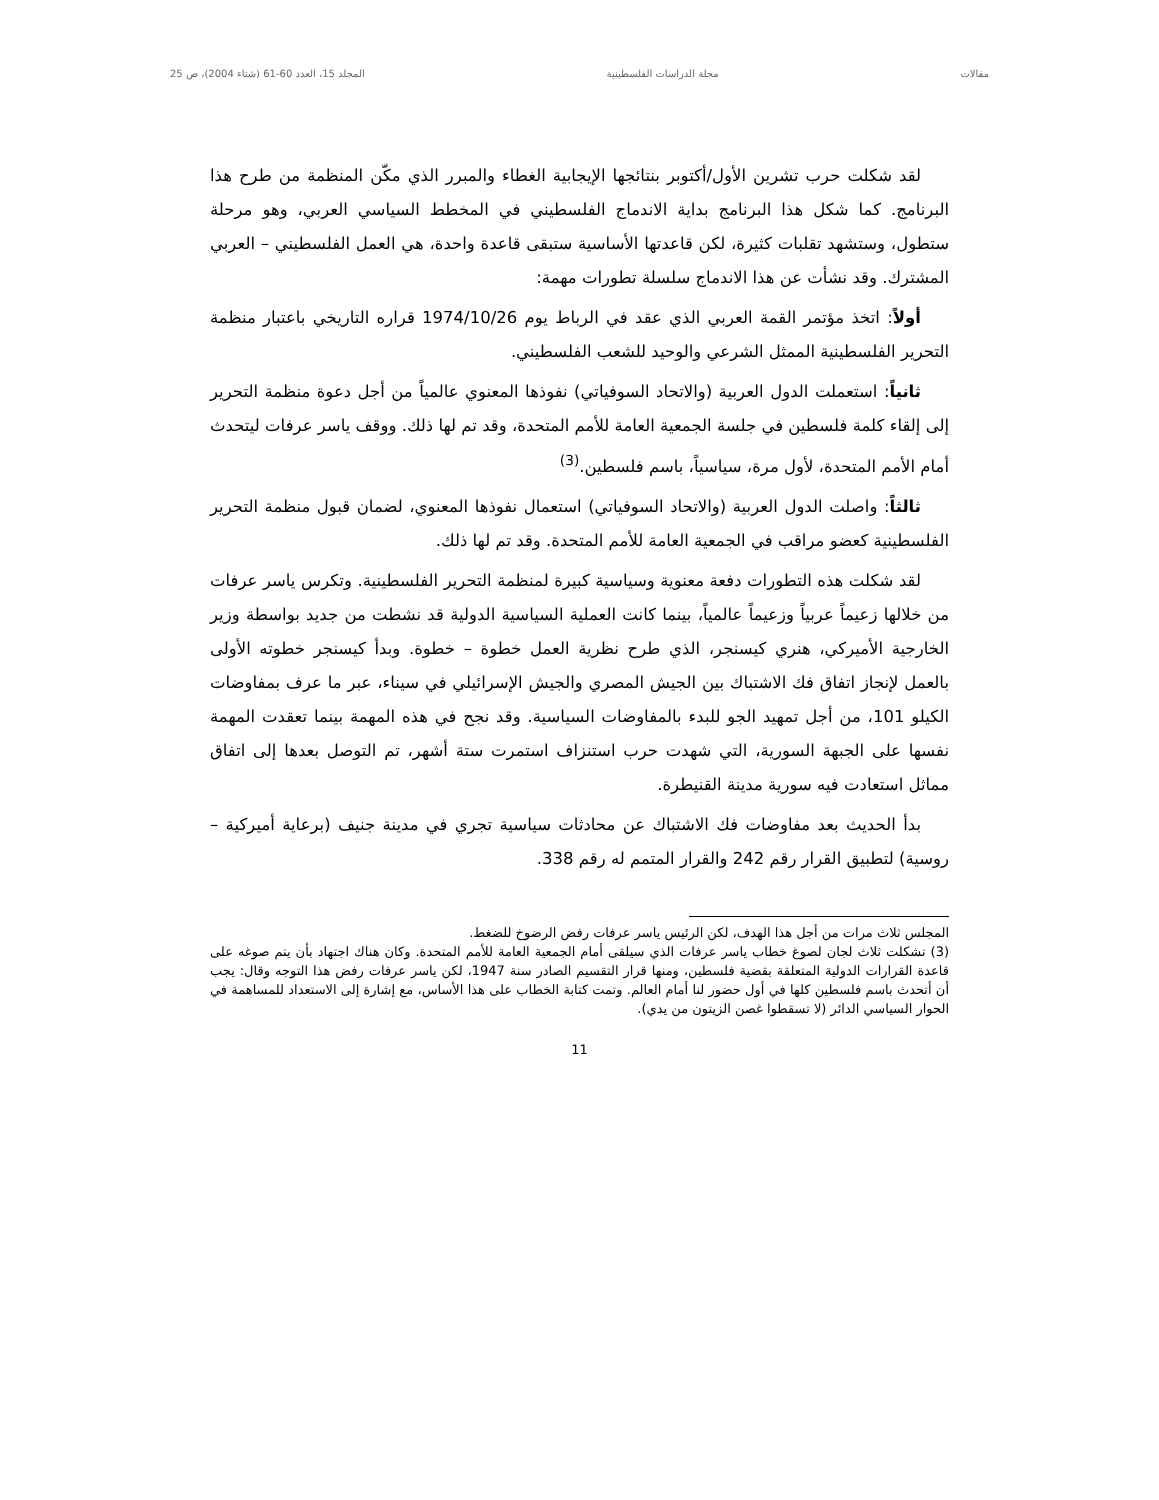مقالات مجلة الدراسات الفلسطينية المجلد 15، العدد 60-61 (شتاء 2004)، ص 25
لقد شكلت حرب تشرين الأول/أكتوبر بنتائجها الإيجابية الغطاء والمبرر الذي مكّن المنظمة من طرح هذا البرنامج. كما شكل هذا البرنامج بداية الاندماج الفلسطيني في المخطط السياسي العربي، وهو مرحلة ستطول، وستشهد تقلبات كثيرة، لكن قاعدتها الأساسية ستبقى قاعدة واحدة، هي العمل الفلسطيني – العربي المشترك. وقد نشأت عن هذا الاندماج سلسلة تطورات مهمة:
أولاً: اتخذ مؤتمر القمة العربي الذي عقد في الرباط يوم 1974/10/26 قراره التاريخي باعتبار منظمة التحرير الفلسطينية الممثل الشرعي والوحيد للشعب الفلسطيني.
ثانياً: استعملت الدول العربية (والاتحاد السوفياتي) نفوذها المعنوي عالمياً من أجل دعوة منظمة التحرير إلى إلقاء كلمة فلسطين في جلسة الجمعية العامة للأمم المتحدة، وقد تم لها ذلك. ووقف ياسر عرفات ليتحدث أمام الأمم المتحدة، لأول مرة، سياسياً، باسم فلسطين.<sup>(3)</sup>
ثالثاً: واصلت الدول العربية (والاتحاد السوفياتي) استعمال نفوذها المعنوي، لضمان قبول منظمة التحرير الفلسطينية كعضو مراقب في الجمعية العامة للأمم المتحدة. وقد تم لها ذلك.
لقد شكلت هذه التطورات دفعة معنوية وسياسية كبيرة لمنظمة التحرير الفلسطينية. وتكرس ياسر عرفات من خلالها زعيماً عربياً وزعيماً عالمياً، بينما كانت العملية السياسية الدولية قد نشطت من جديد بواسطة وزير الخارجية الأميركي، هنري كيسنجر، الذي طرح نظرية العمل خطوة – خطوة. وبدأ كيسنجر خطوته الأولى بالعمل لإنجاز اتفاق فك الاشتباك بين الجيش المصري والجيش الإسرائيلي في سيناء، عبر ما عرف بمفاوضات الكيلو 101، من أجل تمهيد الجو للبدء بالمفاوضات السياسية. وقد نجح في هذه المهمة بينما تعقدت المهمة نفسها على الجبهة السورية، التي شهدت حرب استنزاف استمرت ستة أشهر، تم التوصل بعدها إلى اتفاق مماثل استعادت فيه سورية مدينة القنيطرة.
بدأ الحديث بعد مفاوضات فك الاشتباك عن محادثات سياسية تجري في مدينة جنيف (برعاية أميركية – روسية) لتطبيق القرار رقم 242 والقرار المتمم له رقم 338.
المجلس ثلاث مرات من أجل هذا الهدف، لكن الرئيس ياسر عرفات رفض الرضوخ للضغط.
(3) تشكلت ثلاث لجان لصوغ خطاب ياسر عرفات الذي سيلقى أمام الجمعية العامة للأمم المتحدة. وكان هناك اجتهاد بأن يتم صوغه على قاعدة القرارات الدولية المتعلقة بقضية فلسطين، ومنها قرار التقسيم الصادر سنة 1947، لكن ياسر عرفات رفض هذا التوجه وقال: يجب أن أتحدث باسم فلسطين كلها في أول حضور لنا أمام العالم. وتمت كتابة الخطاب على هذا الأساس، مع إشارة إلى الاستعداد للمساهمة في الحوار السياسي الدائر (لا تسقطوا غصن الزيتون من يدي).
11